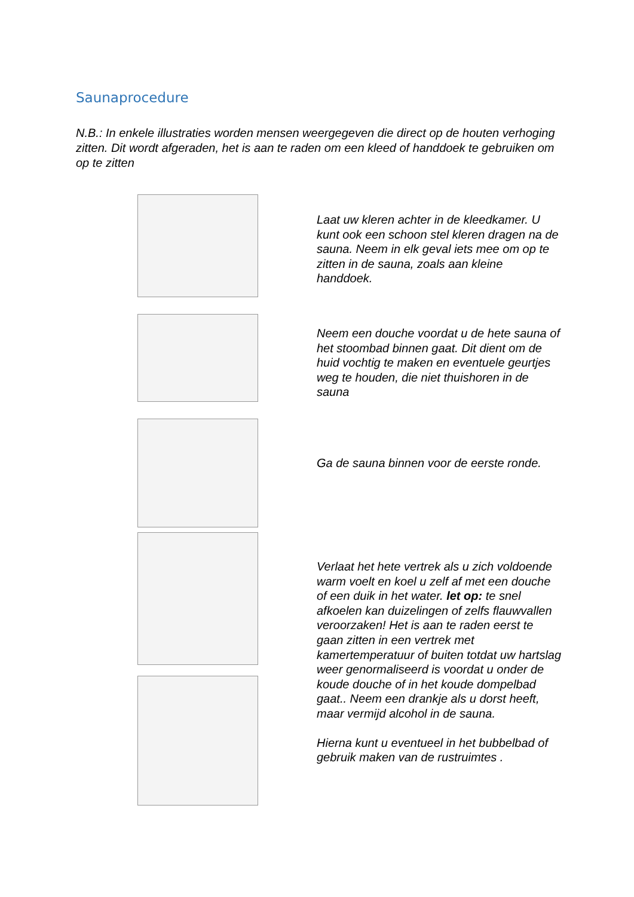Saunaprocedure
N.B.: In enkele illustraties worden mensen weergegeven die direct op de houten verhoging zitten. Dit wordt afgeraden, het is aan te raden om een kleed of handdoek te gebruiken om op te zitten
Laat uw kleren achter in de kleedkamer. U kunt ook een schoon stel kleren dragen na de sauna. Neem in elk geval iets mee om op te zitten in de sauna, zoals aan kleine handdoek.
Neem een douche voordat u de hete sauna of het stoombad binnen gaat. Dit dient om de huid vochtig te maken en eventuele geurtjes weg te houden, die niet thuishoren in de sauna
Ga de sauna binnen voor de eerste ronde.
Verlaat het hete vertrek als u zich voldoende warm voelt en koel u zelf af met een douche of een duik in het water. let op: te snel afkoelen kan duizelingen of zelfs flauwvallen veroorzaken! Het is aan te raden eerst te gaan zitten in een vertrek met kamertemperatuur of buiten totdat uw hartslag weer genormaliseerd is voordat u onder de koude douche of in het koude dompelbad gaat.. Neem een drankje als u dorst heeft, maar vermijd alcohol in de sauna.
Hierna kunt u eventueel in het bubbelbad of gebruik maken van de rustruimtes .